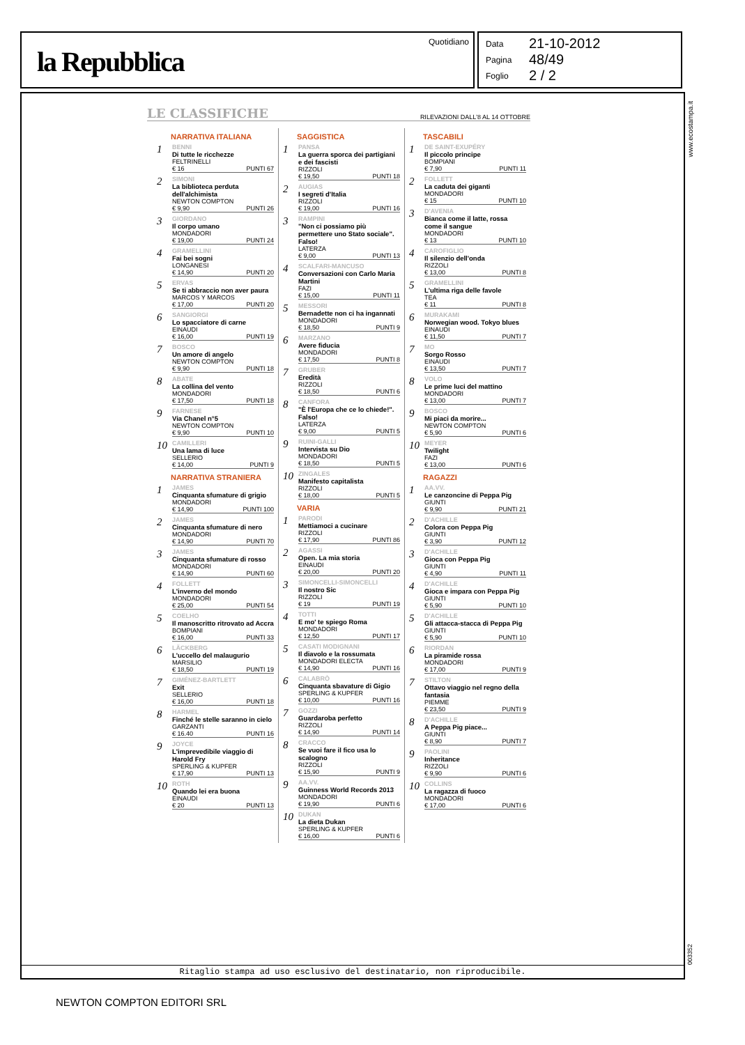la Repubblica
Quotidiano
Data 21-10-2012
Pagina 48/49
Foglio 2 / 2
www.ecostampa.it
LE CLASSIFICHE
RILEVAZIONI DALL'8 AL 14 OTTOBRE
NARRATIVA ITALIANA
1
BENNI
Di tutte le ricchezze
FELTRINELLI
€ 16 PUNTI 67
2
SIMONI
La biblioteca perduta dell'alchimista
NEWTON COMPTON
€ 9,90 PUNTI 26
3
GIORDANO
Il corpo umano
MONDADORI
€ 19,00 PUNTI 24
4
GRAMELLINI
Fai bei sogni
LONGANESI
€ 14,90 PUNTI 20
5
ERVAS
Se ti abbraccio non aver paura
MARCOS Y MARCOS
€ 17,00 PUNTI 20
6
SANGIORGI
Lo spacciatore di carne
EINAUDI
€ 16,00 PUNTI 19
7
BOSCO
Un amore di angelo
NEWTON COMPTON
€ 9,90 PUNTI 18
8
ABATE
La collina del vento
MONDADORI
€ 17,50 PUNTI 18
9
FARNESE
Via Chanel n°5
NEWTON COMPTON
€ 9,90 PUNTI 10
10
CAMILLERI
Una lama di luce
SELLERIO
€ 14,00 PUNTI 9
NARRATIVA STRANIERA
1
JAMES
Cinquanta sfumature di grigio
MONDADORI
€ 14,90 PUNTI 100
2
JAMES
Cinquanta sfumature di nero
MONDADORI
€ 14,90 PUNTI 70
3
JAMES
Cinquanta sfumature di rosso
MONDADORI
€ 14,90 PUNTI 60
4
FOLLETT
L'inverno del mondo
MONDADORI
€ 25,00 PUNTI 54
5
COELHO
Il manoscritto ritrovato ad Accra
BOMPIANI
€ 16,00 PUNTI 33
6
LÄCKBERG
L'uccello del malaugurio
MARSILIO
€ 18,50 PUNTI 19
7
GIMÉNEZ-BARTLETT
Exit
SELLERIO
€ 16,00 PUNTI 18
8
HARMEL
Finché le stelle saranno in cielo
GARZANTI
€ 16.40 PUNTI 16
9
JOYCE
L'imprevedibile viaggio di Harold Fry
SPERLING & KUPFER
€ 17,90 PUNTI 13
10
ROTH
Quando lei era buona
EINAUDI
€ 20 PUNTI 13
SAGGISTICA
1
PANSA
La guerra sporca dei partigiani e dei fascisti
RIZZOLI
€ 19,50 PUNTI 18
2
AUGIAS
I segreti d'Italia
RIZZOLI
€ 19,00 PUNTI 16
3
RAMPINI
"Non ci possiamo più permettere uno Stato sociale". Falso!
LATERZA
€ 9,00 PUNTI 13
4
SCALFARI-MANCUSO
Conversazioni con Carlo Maria Martini
FAZI
€ 15,00 PUNTI 11
5
MESSORI
Bernadette non ci ha ingannati
MONDADORI
€ 18,50 PUNTI 9
6
MARZANO
Avere fiducia
MONDADORI
€ 17,50 PUNTI 8
7
GRUBER
Eredità
RIZZOLI
€ 18,50 PUNTI 6
8
CANFORA
"È l'Europa che ce lo chiede!". Falso!
LATERZA
€ 9,00 PUNTI 5
9
RUINI-GALLI
Intervista su Dio
MONDADORI
€ 18,50 PUNTI 5
10
ZINGALES
Manifesto capitalista
RIZZOLI
€ 18,00 PUNTI 5
VARIA
1
PARODI
Mettiamoci a cucinare
RIZZOLI
€ 17,90 PUNTI 86
2
AGASSI
Open. La mia storia
EINAUDI
€ 20,00 PUNTI 20
3
SIMONCELLI-SIMONCELLI
Il nostro Sic
RIZZOLI
€ 19 PUNTI 19
4
TOTTI
E mo' te spiego Roma
MONDADORI
€ 12,50 PUNTI 17
5
CASATI MODIGNANI
Il diavolo e la rossumata
MONDADORI ELECTA
€ 14,90 PUNTI 16
6
CALABRÒ
Cinquanta sbavature di Gigio
SPERLING & KUPFER
€ 10,00 PUNTI 16
7
GOZZI
Guardaroba perfetto
RIZZOLI
€ 14,90 PUNTI 14
8
CRACCO
Se vuoi fare il fico usa lo scalogno
RIZZOLI
€ 15,90 PUNTI 9
9
AA.VV.
Guinness World Records 2013
MONDADORI
€ 19,90 PUNTI 6
10
DUKAN
La dieta Dukan
SPERLING & KUPFER
€ 16,00 PUNTI 6
TASCABILI
1
DE SAINT-EXUPÉRY
Il piccolo principe
BOMPIANI
€ 7,90 PUNTI 11
2
FOLLETT
La caduta dei giganti
MONDADORI
€ 15 PUNTI 10
3
D'AVENIA
Bianca come il latte, rossa come il sangue
MONDADORI
€ 13 PUNTI 10
4
CAROFIGLIO
Il silenzio dell'onda
RIZZOLI
€ 13,00 PUNTI 8
5
GRAMELLINI
L'ultima riga delle favole
TEA
€ 11 PUNTI 8
6
MURAKAMI
Norwegian wood. Tokyo blues
EINAUDI
€ 11,50 PUNTI 7
7
MO
Sorgo Rosso
EINAUDI
€ 13,50 PUNTI 7
8
VOLO
Le prime luci del mattino
MONDADORI
€ 13,00 PUNTI 7
9
BOSCO
Mi piaci da morire...
NEWTON COMPTON
€ 5,90 PUNTI 6
10
MEYER
Twilight
FAZI
€ 13,00 PUNTI 6
RAGAZZI
1
AA.VV.
Le canzoncine di Peppa Pig
GIUNTI
€ 9,90 PUNTI 21
2
D'ACHILLE
Colora con Peppa Pig
GIUNTI
€ 3,90 PUNTI 12
3
D'ACHILLE
Gioca con Peppa Pig
GIUNTI
€ 4,90 PUNTI 11
4
D'ACHILLE
Gioca e impara con Peppa Pig
GIUNTI
€ 5,90 PUNTI 10
5
D'ACHILLE
Gli attacca-stacca di Peppa Pig
GIUNTI
€ 5,90 PUNTI 10
6
RIORDAN
La piramide rossa
MONDADORI
€ 17,00 PUNTI 9
7
STILTON
Ottavo viaggio nel regno della fantasia
PIEMME
€ 23,50 PUNTI 9
8
D'ACHILLE
A Peppa Pig piace...
GIUNTI
€ 8,90 PUNTI 7
9
PAOLINI
Inheritance
RIZZOLI
€ 9,90 PUNTI 6
10
COLLINS
La ragazza di fuoco
MONDADORI
€ 17,00 PUNTI 6
Ritaglio stampa ad uso esclusivo del destinatario, non riproducibile.
003352
NEWTON COMPTON EDITORI SRL